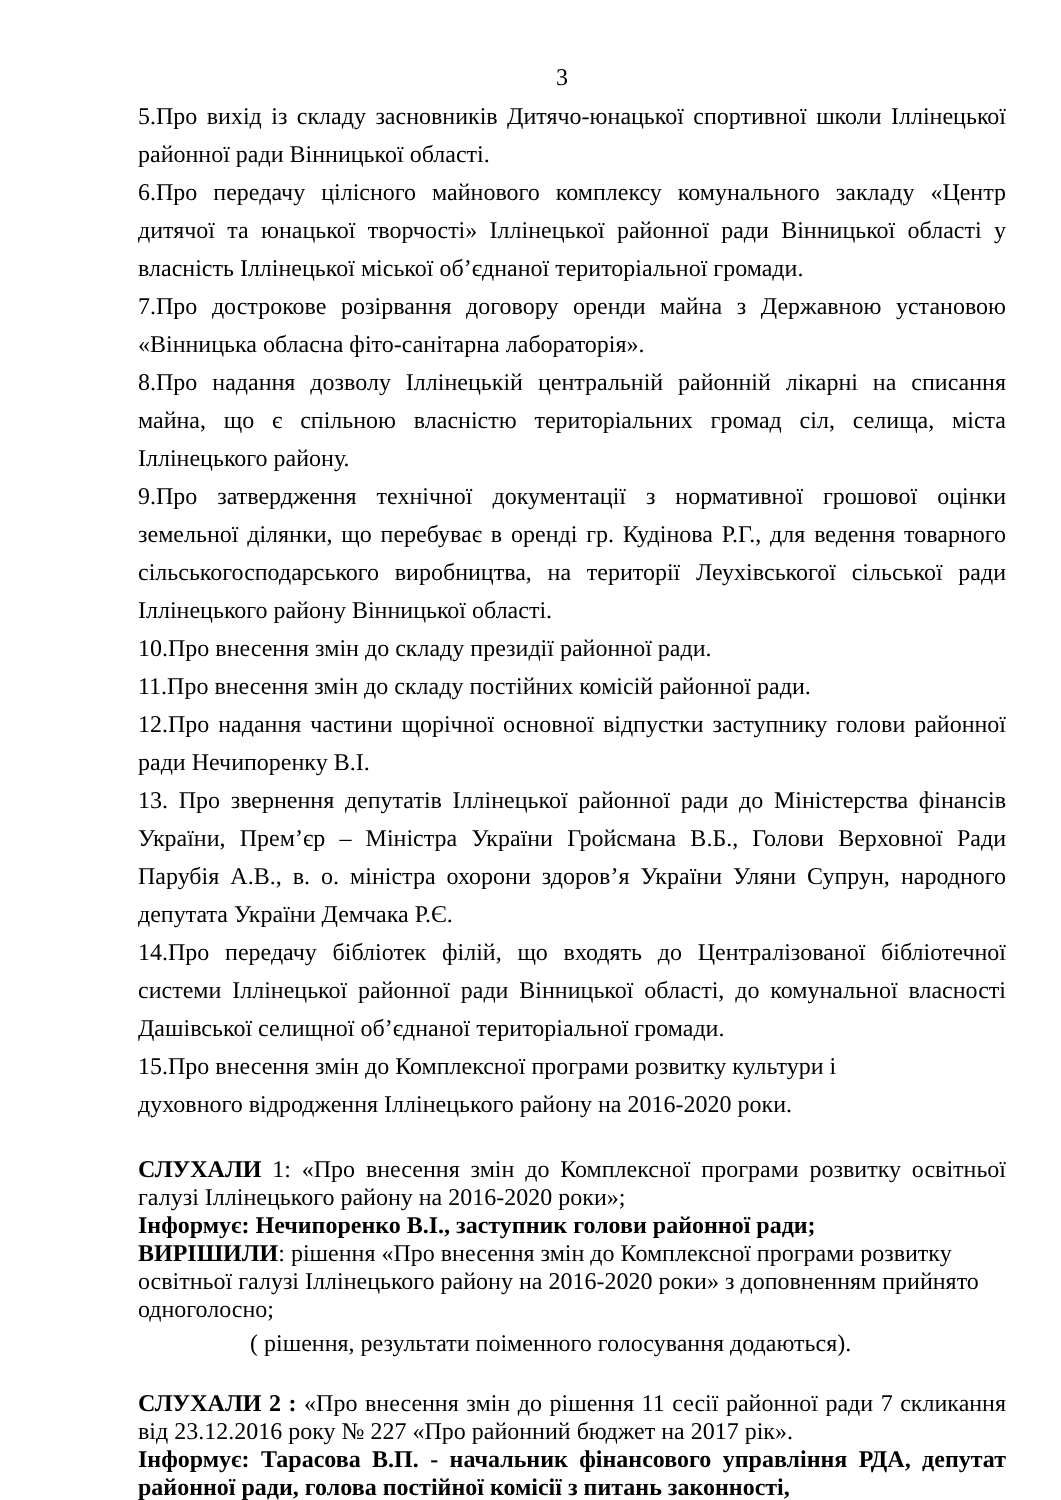3
5.Про вихід із складу засновників Дитячо-юнацької спортивної школи Іллінецької районної ради Вінницької області.
6.Про передачу цілісного майнового комплексу комунального закладу «Центр дитячої та юнацької творчості» Іллінецької районної ради Вінницької області у власність Іллінецької міської об’єднаної територіальної громади.
7.Про дострокове розірвання договору оренди майна з Державною установою «Вінницька обласна фіто-санітарна лабораторія».
8.Про надання дозволу Іллінецькій центральній районній лікарні на списання майна, що є спільною власністю територіальних громад сіл, селища, міста Іллінецького району.
9.Про затвердження технічної документації з нормативної грошової оцінки земельної ділянки, що перебуває в оренді гр. Кудінова Р.Г., для ведення товарного сільськогосподарського виробництва, на території Леухівськогої сільської ради Іллінецького району Вінницької області.
10.Про внесення змін до складу президії районної ради.
11.Про внесення змін до складу постійних комісій районної ради.
12.Про надання частини щорічної основної відпустки заступнику голови районної ради Нечипоренку В.І.
13. Про звернення депутатів Іллінецької районної ради до Міністерства фінансів України, Прем’єр – Міністра України Гройсмана В.Б., Голови Верховної Ради Парубія А.В., в. о. міністра охорони здоров’я України Уляни Супрун, народного депутата України Демчака Р.Є.
14.Про передачу бібліотек філій, що входять до Централізованої бібліотечної системи Іллінецької районної ради Вінницької області, до комунальної власності Дашівської селищної об’єднаної територіальної громади.
15.Про внесення змін до Комплексної програми розвитку культури і
духовного відродження Іллінецького району на 2016-2020 роки.
СЛУХАЛИ 1: «Про внесення змін до Комплексної програми розвитку освітньої галузі Іллінецького району на 2016-2020 роки»;
Інформує: Нечипоренко В.І., заступник голови районної ради;
ВИРІШИЛИ: рішення «Про внесення змін до Комплексної програми розвитку освітньої галузі Іллінецького району на 2016-2020 роки» з доповненням прийнято одноголосно;
( рішення, результати поіменного голосування додаються).
СЛУХАЛИ 2 : «Про внесення змін до рішення 11 сесії районної ради 7 скликання від 23.12.2016 року № 227 «Про районний бюджет на 2017 рік».
Інформує: Тарасова В.П. - начальник фінансового управління РДА, депутат районної ради, голова постійної комісії з питань законності,